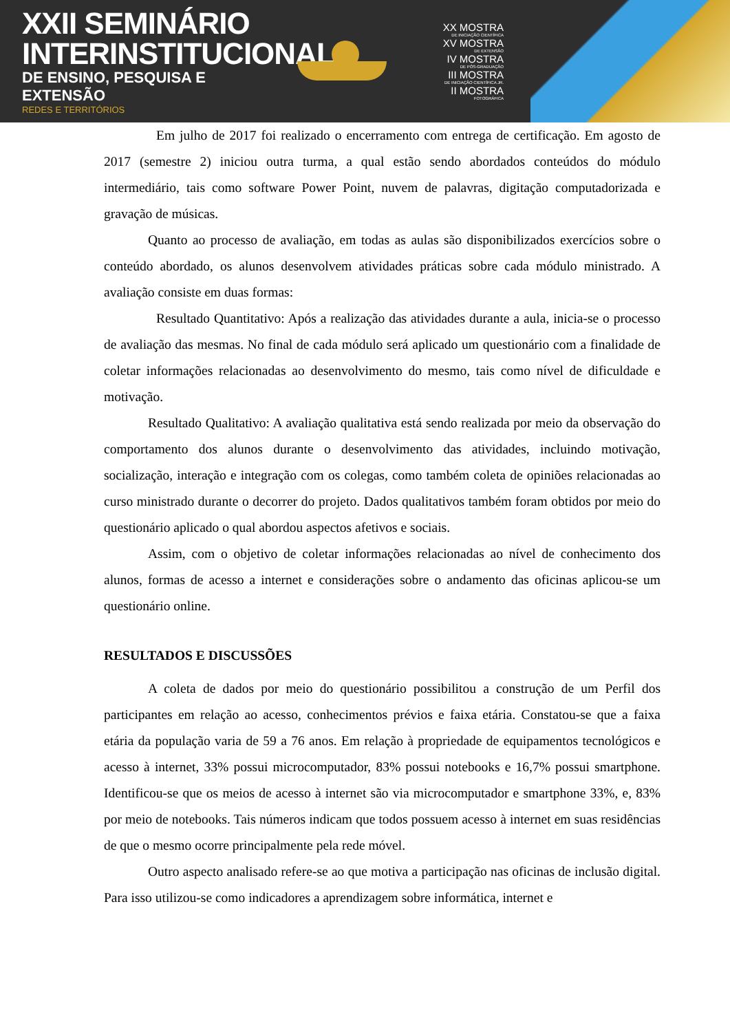XXII SEMINÁRIO
INTERINSTITUCIONAL
DE ENSINO, PESQUISA E EXTENSÃO
REDES E TERRITÓRIOS
XX MOSTRA
DE INICIAÇÃO CIENTÍFICA
XV MOSTRA
DE EXTENSÃO
IV MOSTRA
DE PÓS-GRADUAÇÃO
III MOSTRA
DE INICIAÇÃO CIENTÍFICA JR.
II MOSTRA
FOTOGRÁFICA
Em julho de 2017 foi realizado o encerramento com entrega de certificação. Em agosto de 2017 (semestre 2) iniciou outra turma, a qual estão sendo abordados conteúdos do módulo intermediário, tais como software Power Point, nuvem de palavras, digitação computadorizada e gravação de músicas.
Quanto ao processo de avaliação, em todas as aulas são disponibilizados exercícios sobre o conteúdo abordado, os alunos desenvolvem atividades práticas sobre cada módulo ministrado. A avaliação consiste em duas formas:
Resultado Quantitativo: Após a realização das atividades durante a aula, inicia-se o processo de avaliação das mesmas. No final de cada módulo será aplicado um questionário com a finalidade de coletar informações relacionadas ao desenvolvimento do mesmo, tais como nível de dificuldade e motivação.
Resultado Qualitativo: A avaliação qualitativa está sendo realizada por meio da observação do comportamento dos alunos durante o desenvolvimento das atividades, incluindo motivação, socialização, interação e integração com os colegas, como também coleta de opiniões relacionadas ao curso ministrado durante o decorrer do projeto. Dados qualitativos também foram obtidos por meio do questionário aplicado o qual abordou aspectos afetivos e sociais.
Assim, com o objetivo de coletar informações relacionadas ao nível de conhecimento dos alunos, formas de acesso a internet e considerações sobre o andamento das oficinas aplicou-se um questionário online.
RESULTADOS E DISCUSSÕES
A coleta de dados por meio do questionário possibilitou a construção de um Perfil dos participantes em relação ao acesso, conhecimentos prévios e faixa etária. Constatou-se que a faixa etária da população varia de 59 a 76 anos. Em relação à propriedade de equipamentos tecnológicos e acesso à internet, 33% possui microcomputador, 83% possui notebooks e 16,7% possui smartphone. Identificou-se que os meios de acesso à internet são via microcomputador e smartphone 33%, e, 83% por meio de notebooks. Tais números indicam que todos possuem acesso à internet em suas residências de que o mesmo ocorre principalmente pela rede móvel.
Outro aspecto analisado refere-se ao que motiva a participação nas oficinas de inclusão digital. Para isso utilizou-se como indicadores a aprendizagem sobre informática, internet e